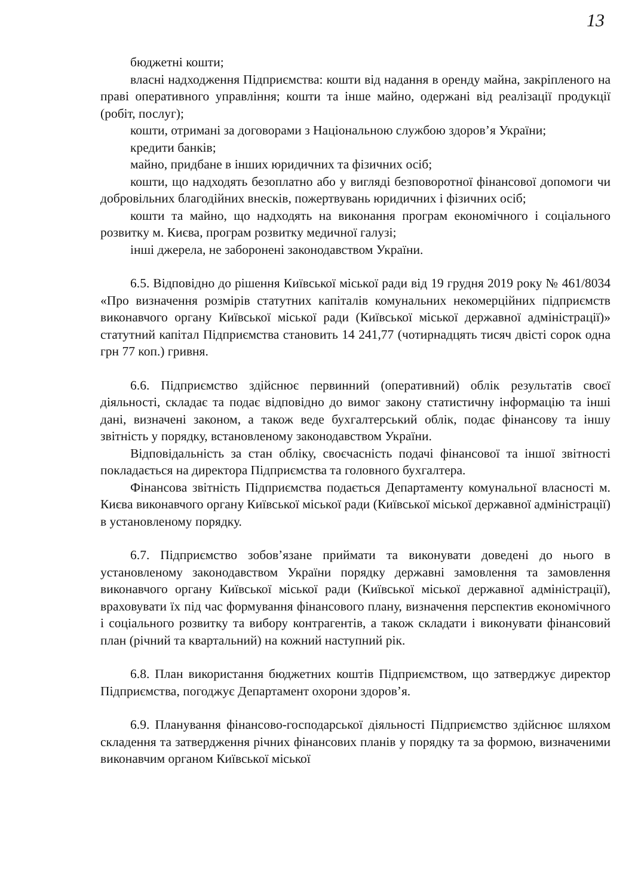13
бюджетні кошти;
власні надходження Підприємства: кошти від надання в оренду майна, закріпленого на праві оперативного управління; кошти та інше майно, одержані від реалізації продукції (робіт, послуг);
кошти, отримані за договорами з Національною службою здоров’я України;
кредити банків;
майно, придбане в інших юридичних та фізичних осіб;
кошти, що надходять безоплатно або у вигляді безповоротної фінансової допомоги чи добровільних благодійних внесків, пожертвувань юридичних і фізичних осіб;
кошти та майно, що надходять на виконання програм економічного і соціального розвитку м. Києва, програм розвитку медичної галузі;
інші джерела, не заборонені законодавством України.
6.5. Відповідно до рішення Київської міської ради від 19 грудня 2019 року № 461/8034 «Про визначення розмірів статутних капіталів комунальних некомерційних підприємств виконавчого органу Київської міської ради (Київської міської державної адміністрації)» статутний капітал Підприємства становить 14 241,77 (чотирнадцять тисяч двісті сорок одна грн 77 коп.) гривня.
6.6. Підприємство здійснює первинний (оперативний) облік результатів своєї діяльності, складає та подає відповідно до вимог закону статистичну інформацію та інші дані, визначені законом, а також веде бухгалтерський облік, подає фінансову та іншу звітність у порядку, встановленому законодавством України.
Відповідальність за стан обліку, своєчасність подачі фінансової та іншої звітності покладається на директора Підприємства та головного бухгалтера.
Фінансова звітність Підприємства подається Департаменту комунальної власності м. Києва виконавчого органу Київської міської ради (Київської міської державної адміністрації) в установленому порядку.
6.7. Підприємство зобов’язане приймати та виконувати доведені до нього в установленому законодавством України порядку державні замовлення та замовлення виконавчого органу Київської міської ради (Київської міської державної адміністрації), враховувати їх під час формування фінансового плану, визначення перспектив економічного і соціального розвитку та вибору контрагентів, а також складати і виконувати фінансовий план (річний та квартальний) на кожний наступний рік.
6.8. План використання бюджетних коштів Підприємством, що затверджує директор Підприємства, погоджує Департамент охорони здоров’я.
6.9. Планування фінансово-господарської діяльності Підприємство здійснює шляхом складення та затвердження річних фінансових планів у порядку та за формою, визначеними виконавчим органом Київської міської